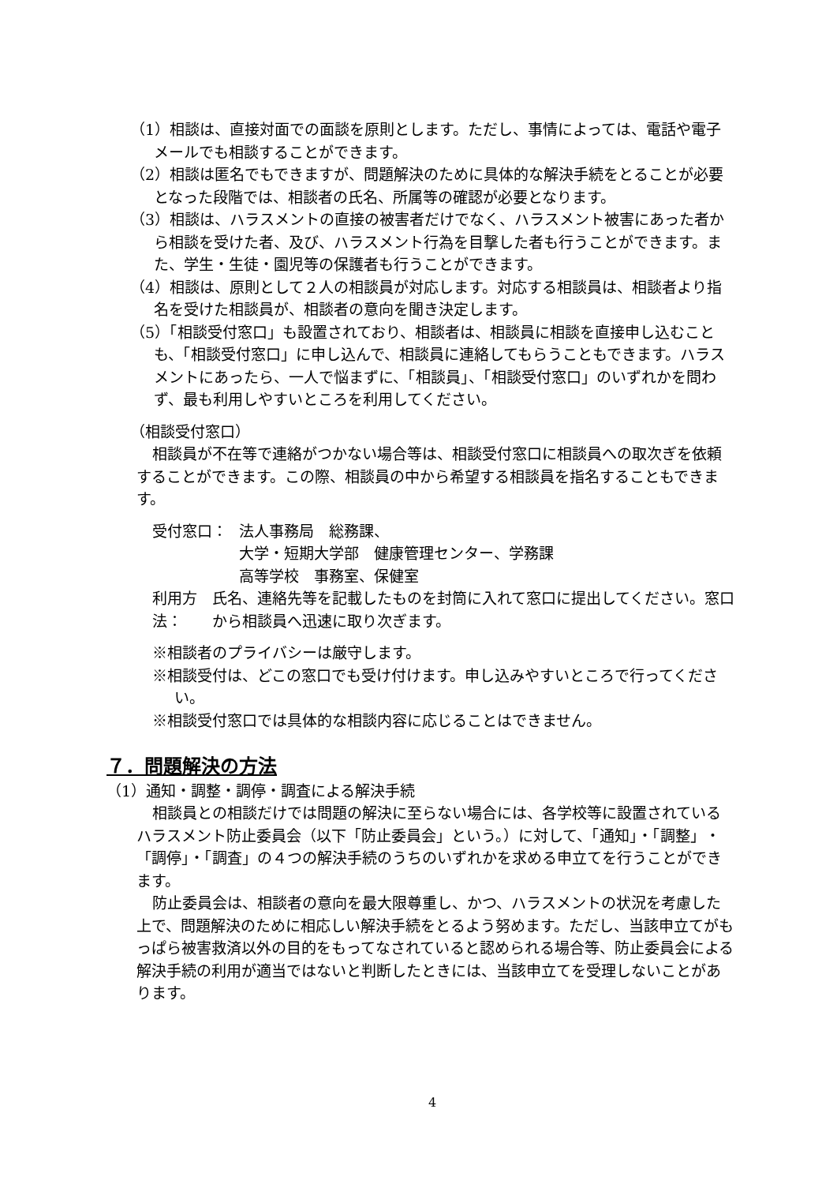（1）相談は、直接対面での面談を原則とします。ただし、事情によっては、電話や電子メールでも相談することができます。
（2）相談は匿名でもできますが、問題解決のために具体的な解決手続をとることが必要となった段階では、相談者の氏名、所属等の確認が必要となります。
（3）相談は、ハラスメントの直接の被害者だけでなく、ハラスメント被害にあった者から相談を受けた者、及び、ハラスメント行為を目撃した者も行うことができます。また、学生・生徒・園児等の保護者も行うことができます。
（4）相談は、原則として２人の相談員が対応します。対応する相談員は、相談者より指名を受けた相談員が、相談者の意向を聞き決定します。
（5）「相談受付窓口」も設置されており、相談者は、相談員に相談を直接申し込むことも、「相談受付窓口」に申し込んで、相談員に連絡してもらうこともできます。ハラスメントにあったら、一人で悩まずに、「相談員」、「相談受付窓口」のいずれかを問わず、最も利用しやすいところを利用してください。
（相談受付窓口）
相談員が不在等で連絡がつかない場合等は、相談受付窓口に相談員への取次ぎを依頼することができます。この際、相談員の中から希望する相談員を指名することもできます。
受付窓口： 法人事務局　総務課、
大学・短期大学部　健康管理センター、学務課
高等学校　事務室、保健室
利用方法： 氏名、連絡先等を記載したものを封筒に入れて窓口に提出してください。窓口から相談員へ迅速に取り次ぎます。
※相談者のプライバシーは厳守します。
※相談受付は、どこの窓口でも受け付けます。申し込みやすいところで行ってください。
※相談受付窓口では具体的な相談内容に応じることはできません。
７．問題解決の方法
（1）通知・調整・調停・調査による解決手続
相談員との相談だけでは問題の解決に至らない場合には、各学校等に設置されているハラスメント防止委員会（以下「防止委員会」という。）に対して、「通知」・「調整」・「調停」・「調査」の４つの解決手続のうちのいずれかを求める申立てを行うことができます。
防止委員会は、相談者の意向を最大限尊重し、かつ、ハラスメントの状況を考慮した上で、問題解決のために相応しい解決手続をとるよう努めます。ただし、当該申立てがもっぱら被害救済以外の目的をもってなされていると認められる場合等、防止委員会による解決手続の利用が適当ではないと判断したときには、当該申立てを受理しないことがあります。
4